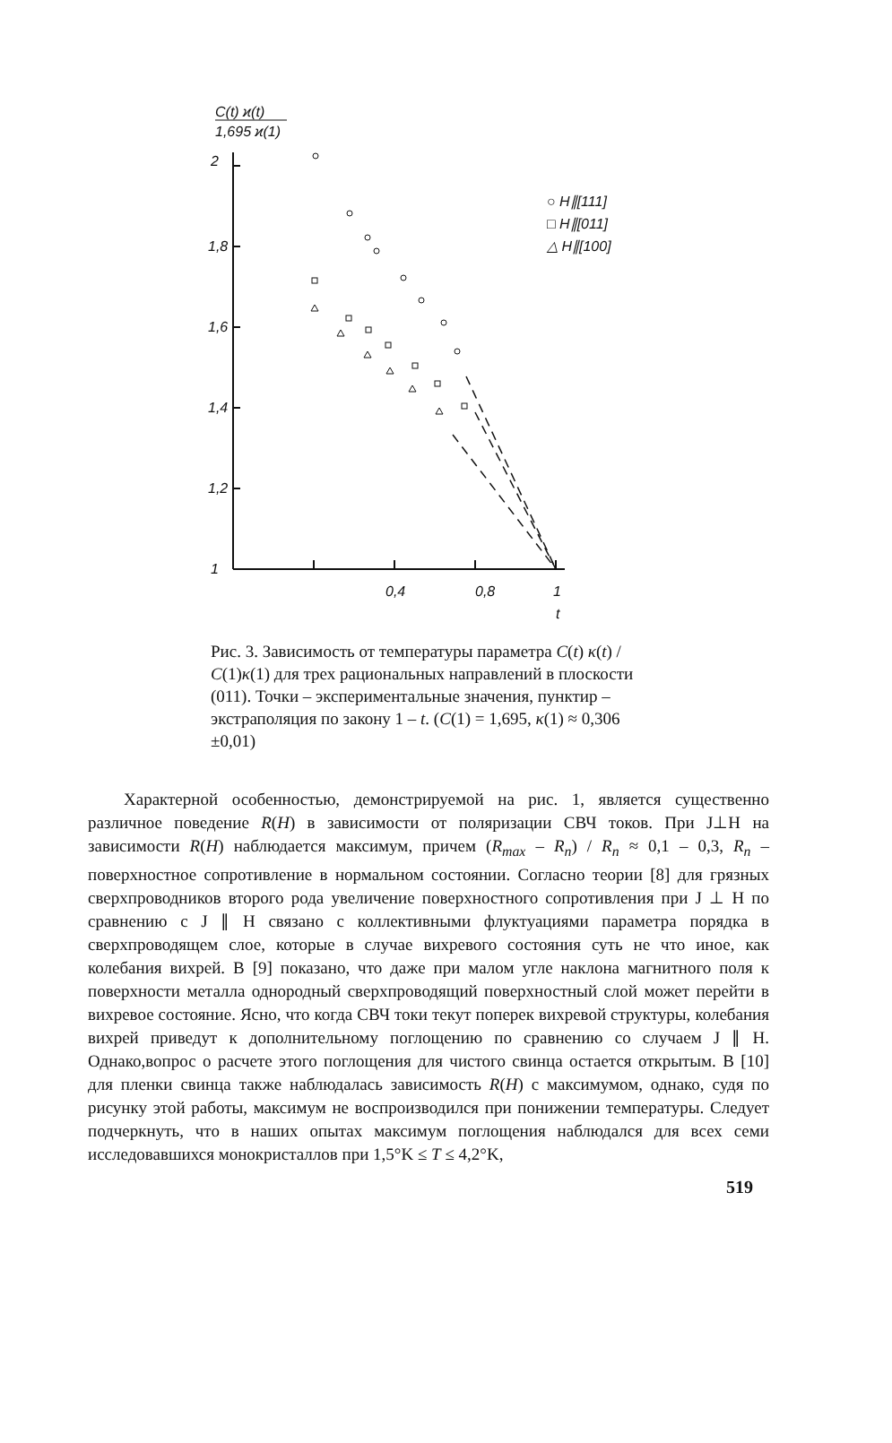C(t) ϰ(t)
1,695 ϰ(1)
2
1,8
1,6
1,4
1,2
1
0,4
0,8
1
t
○ H∥[111]
□ H∥[011]
△ H∥[100]
Рис. 3. Зависимость от температуры параметра C(t) κ(t) / C(1)κ(1) для трех рациональных направлений в плоскости (011). Точки – экспериментальные значения, пунктир – экстраполяция по закону 1 – t. (C(1) = 1,695, κ(1) ≈ 0,306 ±0,01)
Характерной особенностью, демонстрируемой на рис. 1, является существенно различное поведение R(H) в зависимости от поляризации СВЧ токов. При J⊥H на зависимости R(H) наблюдается максимум, причем (R<sub>max</sub> – R<sub>n</sub>) / R<sub>n</sub> ≈ 0,1 – 0,3, R<sub>n</sub> – поверхностное сопротивление в нормальном состоянии. Согласно теории [8] для грязных сверхпроводников второго рода увеличение поверхностного сопротивления при J ⊥ H по сравнению с J ∥ H связано с коллективными флуктуациями параметра порядка в сверхпроводящем слое, которые в случае вихревого состояния суть не что иное, как колебания вихрей. В [9] показано, что даже при малом угле наклона магнитного поля к поверхности металла однородный сверхпроводящий поверхностный слой может перейти в вихревое состояние. Ясно, что когда СВЧ токи текут поперек вихревой структуры, колебания вихрей приведут к дополнительному поглощению по сравнению со случаем J ∥ H. Однако,вопрос о расчете этого поглощения для чистого свинца остается открытым. В [10] для пленки свинца также наблюдалась зависимость R(H) с максимумом, однако, судя по рисунку этой работы, максимум не воспроизводился при понижении температуры. Следует подчеркнуть, что в наших опытах максимум поглощения наблюдался для всех семи исследовавшихся монокристаллов при 1,5°K ≤ T ≤ 4,2°K,
519